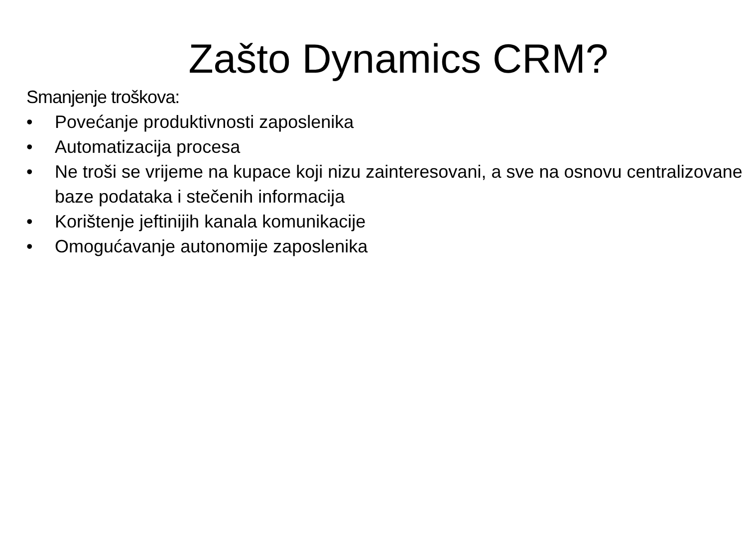Zašto Dynamics CRM?
Smanjenje troškova:
• Povećanje produktivnosti zaposlenika
• Automatizacija procesa
• Ne troši se vrijeme na kupace koji nizu zainteresovani, a sve na osnovu centralizovane baze podataka i stečenih informacija
• Korištenje jeftinijih kanala komunikacije
• Omogućavanje autonomije zaposlenika